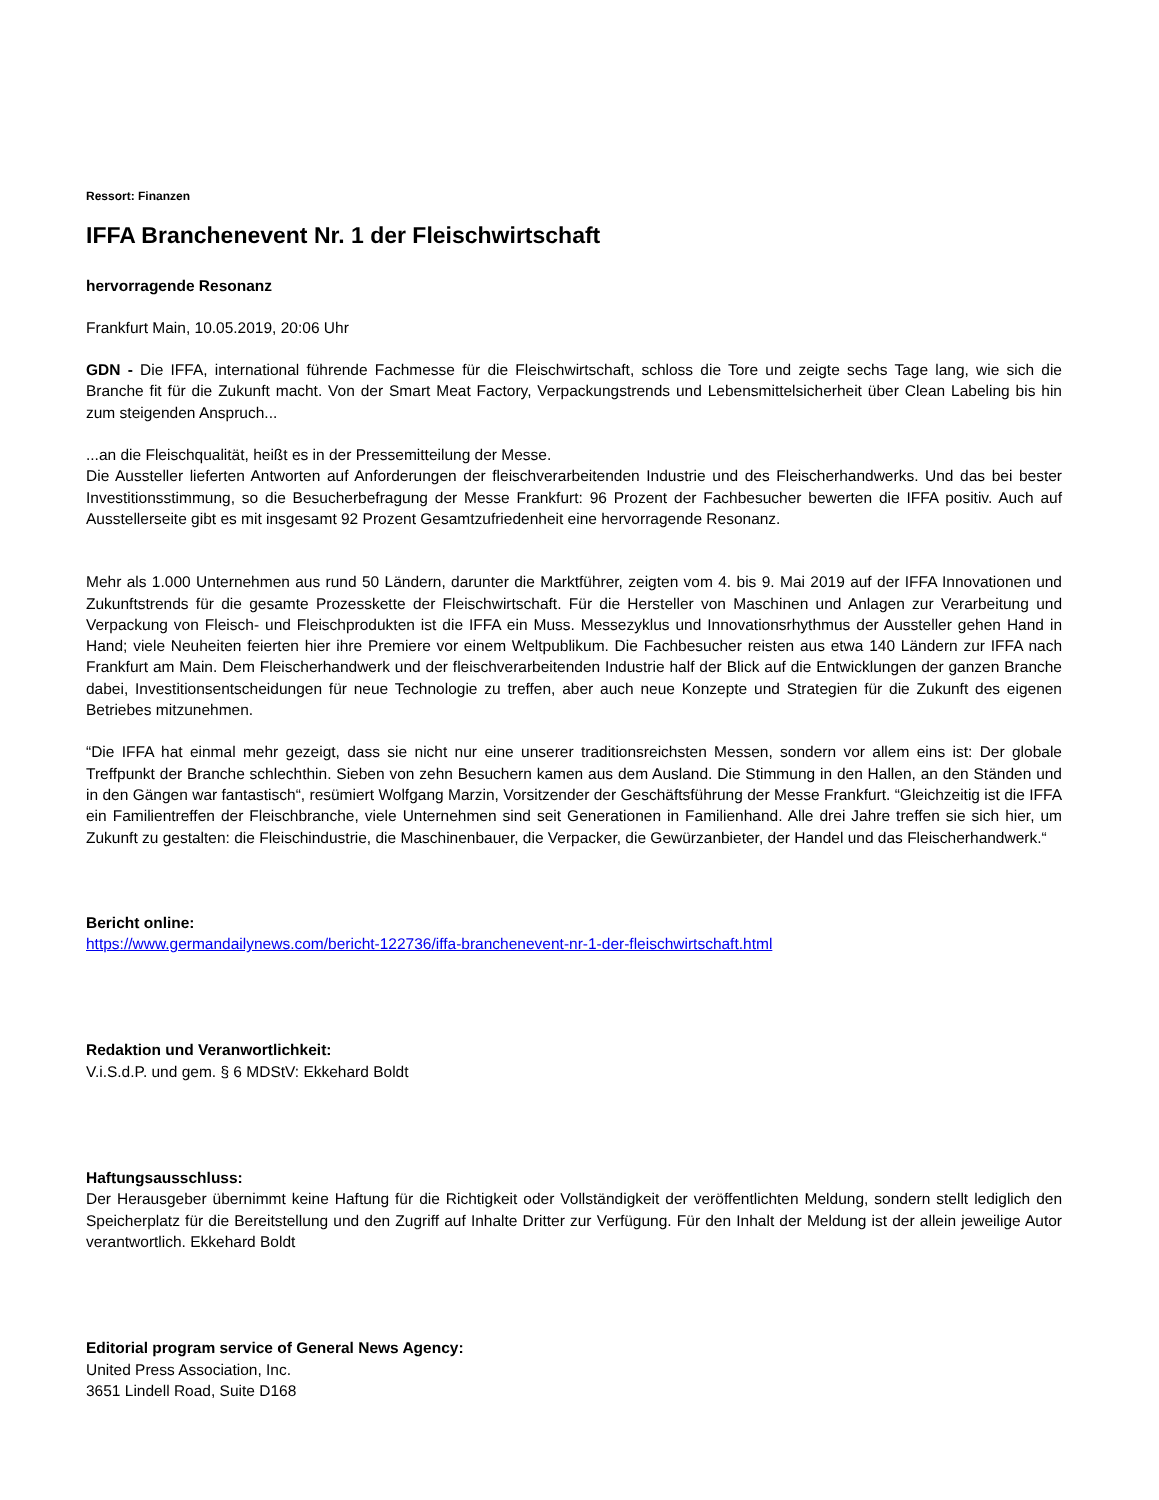Ressort: Finanzen
IFFA Branchenevent Nr. 1 der Fleischwirtschaft
hervorragende Resonanz
Frankfurt Main, 10.05.2019, 20:06 Uhr
GDN - Die IFFA, international führende Fachmesse für die Fleischwirtschaft, schloss die Tore und zeigte sechs Tage lang, wie sich die Branche fit für die Zukunft macht. Von der Smart Meat Factory, Verpackungstrends und Lebensmittelsicherheit über Clean Labeling bis hin zum steigenden Anspruch...
...an die Fleischqualität, heißt es in der Pressemitteilung der Messe.
Die Aussteller lieferten Antworten auf Anforderungen der fleischverarbeitenden Industrie und des Fleischerhandwerks. Und das bei bester Investitionsstimmung, so die Besucherbefragung der Messe Frankfurt: 96 Prozent der Fachbesucher bewerten die IFFA positiv. Auch auf Ausstellerseite gibt es mit insgesamt 92 Prozent Gesamtzufriedenheit eine hervorragende Resonanz.
Mehr als 1.000 Unternehmen aus rund 50 Ländern, darunter die Marktführer, zeigten vom 4. bis 9. Mai 2019 auf der IFFA Innovationen und Zukunftstrends für die gesamte Prozesskette der Fleischwirtschaft. Für die Hersteller von Maschinen und Anlagen zur Verarbeitung und Verpackung von Fleisch- und Fleischprodukten ist die IFFA ein Muss. Messezyklus und Innovationsrhythmus der Aussteller gehen Hand in Hand; viele Neuheiten feierten hier ihre Premiere vor einem Weltpublikum. Die Fachbesucher reisten aus etwa 140 Ländern zur IFFA nach Frankfurt am Main. Dem Fleischerhandwerk und der fleischverarbeitenden Industrie half der Blick auf die Entwicklungen der ganzen Branche dabei, Investitionsentscheidungen für neue Technologie zu treffen, aber auch neue Konzepte und Strategien für die Zukunft des eigenen Betriebes mitzunehmen.
“Die IFFA hat einmal mehr gezeigt, dass sie nicht nur eine unserer traditionsreichsten Messen, sondern vor allem eins ist: Der globale Treffpunkt der Branche schlechthin. Sieben von zehn Besuchern kamen aus dem Ausland. Die Stimmung in den Hallen, an den Ständen und in den Gängen war fantastisch“, resümiert Wolfgang Marzin, Vorsitzender der Geschäftsführung der Messe Frankfurt. “Gleichzeitig ist die IFFA ein Familientreffen der Fleischbranche, viele Unternehmen sind seit Generationen in Familienhand. Alle drei Jahre treffen sie sich hier, um Zukunft zu gestalten: die Fleischindustrie, die Maschinenbauer, die Verpacker, die Gewürzanbieter, der Handel und das Fleischerhandwerk.“
Bericht online:
https://www.germandailynews.com/bericht-122736/iffa-branchenevent-nr-1-der-fleischwirtschaft.html
Redaktion und Veranwortlichkeit:
V.i.S.d.P. und gem. § 6 MDStV: Ekkehard Boldt
Haftungsausschluss:
Der Herausgeber übernimmt keine Haftung für die Richtigkeit oder Vollständigkeit der veröffentlichten Meldung, sondern stellt lediglich den Speicherplatz für die Bereitstellung und den Zugriff auf Inhalte Dritter zur Verfügung. Für den Inhalt der Meldung ist der allein jeweilige Autor verantwortlich. Ekkehard Boldt
Editorial program service of General News Agency:
United Press Association, Inc.
3651 Lindell Road, Suite D168